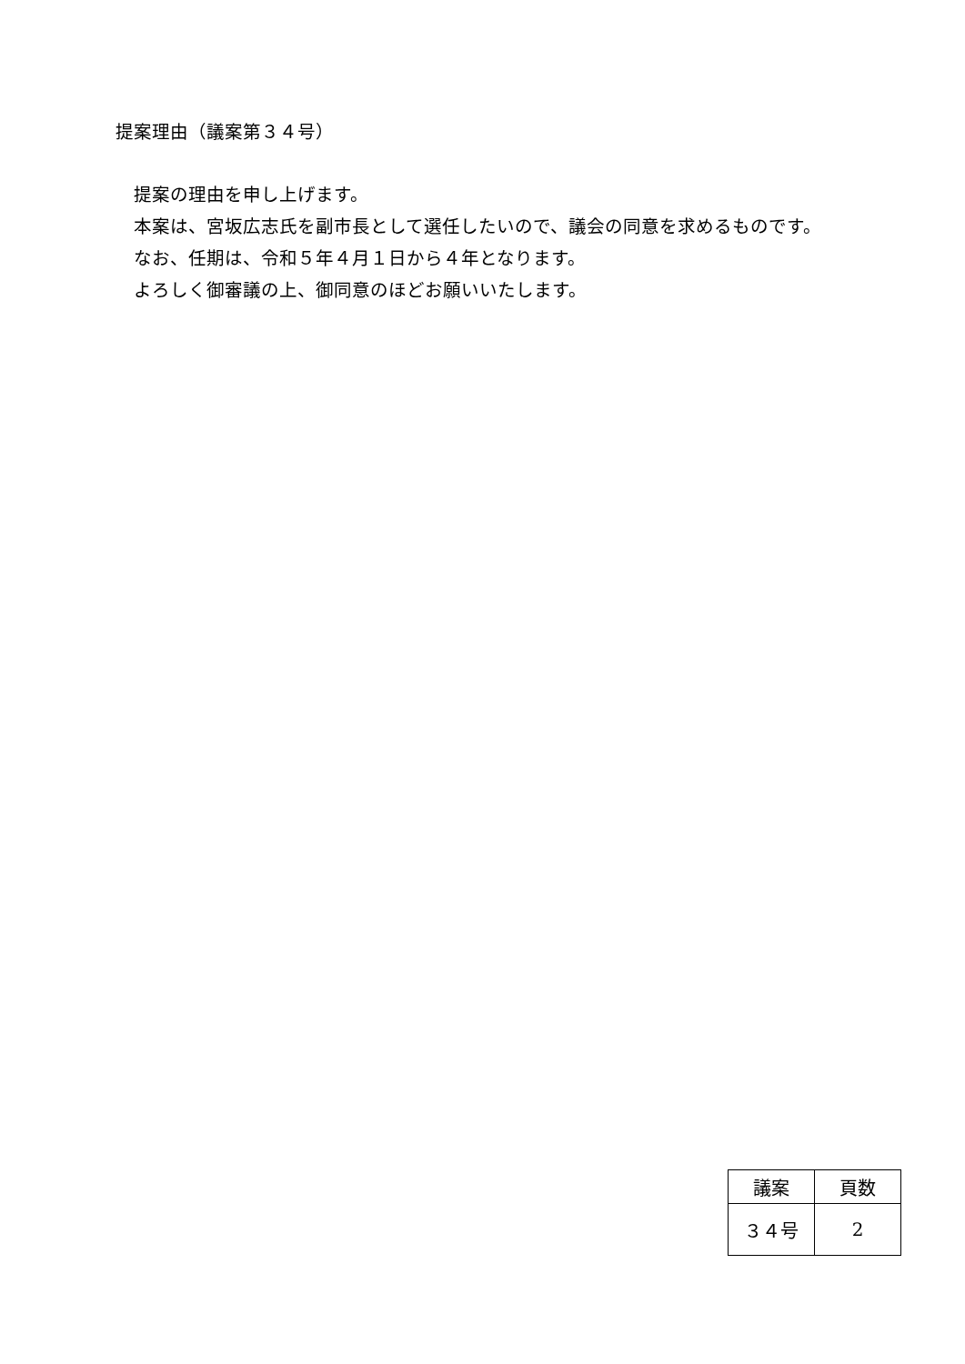提案理由（議案第３４号）
提案の理由を申し上げます。
本案は、宮坂広志氏を副市長として選任したいので、議会の同意を求めるものです。
なお、任期は、令和５年４月１日から４年となります。
よろしく御審議の上、御同意のほどお願いいたします。
| 議案 | 頁数 |
| --- | --- |
| ３４号 | 2 |